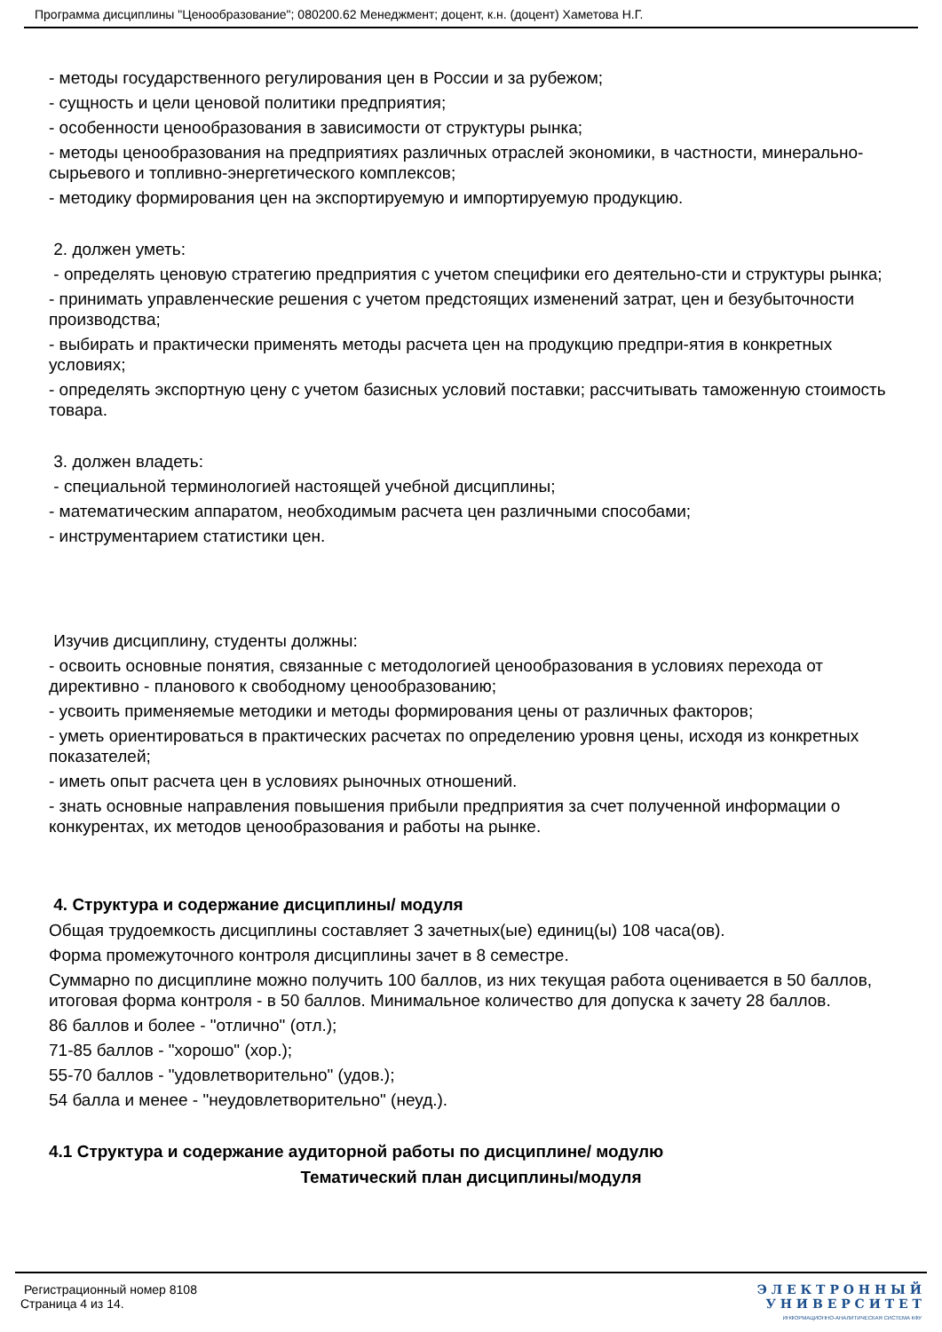Программа дисциплины "Ценообразование"; 080200.62 Менеджмент; доцент, к.н. (доцент) Хаметова Н.Г.
- методы государственного регулирования цен в России и за рубежом;
- сущность и цели ценовой политики предприятия;
- особенности ценообразования в зависимости от структуры рынка;
- методы ценообразования на предприятиях различных отраслей экономики, в частности, минерально-сырьевого и топливно-энергетического комплексов;
- методику формирования цен на экспортируемую и импортируемую продукцию.
2. должен уметь:
- определять ценовую стратегию предприятия с учетом специфики его деятельно-сти и структуры рынка;
- принимать управленческие решения с учетом предстоящих изменений затрат, цен и безубыточности производства;
- выбирать и практически применять методы расчета цен на продукцию предпри-ятия в конкретных условиях;
- определять экспортную цену с учетом базисных условий поставки; рассчитывать таможенную стоимость товара.
3. должен владеть:
- специальной терминологией настоящей учебной дисциплины;
- математическим аппаратом, необходимым расчета цен различными способами;
- инструментарием статистики цен.
Изучив дисциплину, студенты должны:
- освоить основные понятия, связанные с методологией ценообразования в условиях перехода от директивно - планового к свободному ценообразованию;
- усвоить применяемые методики и методы формирования цены от различных факторов;
- уметь ориентироваться в практических расчетах по определению уровня цены, исходя из конкретных показателей;
- иметь опыт расчета цен в условиях рыночных отношений.
- знать основные направления повышения прибыли предприятия за счет полученной информации о конкурентах, их методов ценообразования и работы на рынке.
4. Структура и содержание дисциплины/ модуля
Общая трудоемкость дисциплины составляет 3 зачетных(ые) единиц(ы) 108 часа(ов).
Форма промежуточного контроля дисциплины зачет в 8 семестре.
Суммарно по дисциплине можно получить 100 баллов, из них текущая работа оценивается в 50 баллов, итоговая форма контроля - в 50 баллов. Минимальное количество для допуска к зачету 28 баллов.
86 баллов и более - "отлично" (отл.);
71-85 баллов - "хорошо" (хор.);
55-70 баллов - "удовлетворительно" (удов.);
54 балла и менее - "неудовлетворительно" (неуд.).
4.1 Структура и содержание аудиторной работы по дисциплине/ модулю
Тематический план дисциплины/модуля
Регистрационный номер 8108
Страница 4 из 14.
Э Л Е К Т Р О Н Н Ы Й
У Н И В Е Р С И Т Е Т
ИНФОРМАЦИОННО-АНАЛИТИЧЕСКАЯ СИСТЕМА КФУ